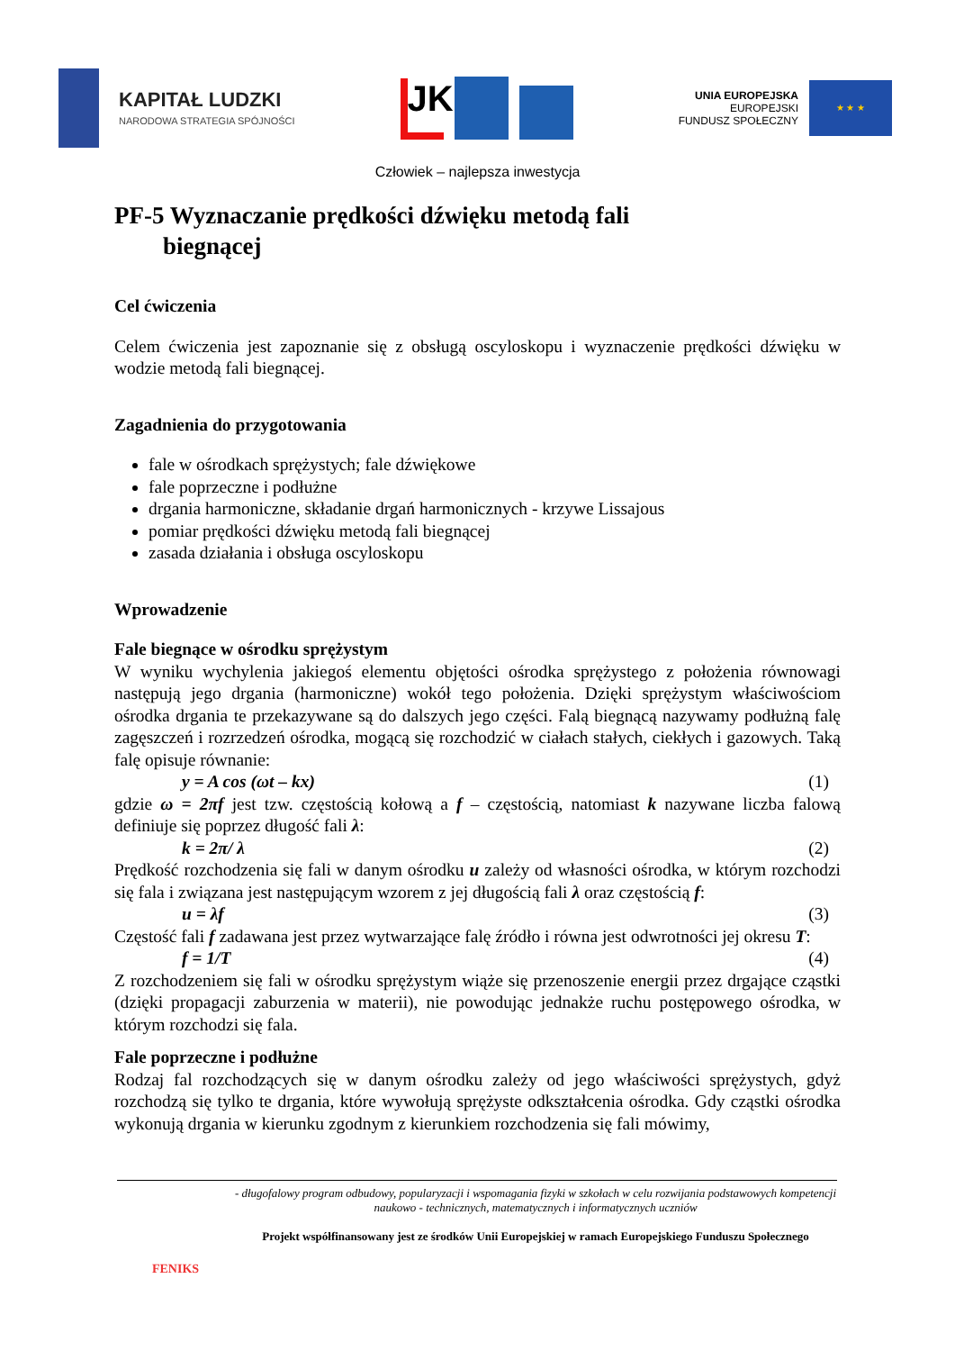KAPITAŁ LUDZKI
NARODOWA STRATEGIA SPÓJNOŚCI
JK
UNIA EUROPEJSKA
EUROPEJSKI
FUNDUSZ SPOŁECZNY
★ ★ ★
Człowiek – najlepsza inwestycja
PF-5 Wyznaczanie prędkości dźwięku metodą fali
biegnącej
Cel ćwiczenia
Celem ćwiczenia jest zapoznanie się z obsługą oscyloskopu i wyznaczenie prędkości dźwięku w wodzie metodą fali biegnącej.
Zagadnienia do przygotowania
fale w ośrodkach sprężystych; fale dźwiękowe
fale poprzeczne i podłużne
drgania harmoniczne, składanie drgań harmonicznych - krzywe Lissajous
pomiar prędkości dźwięku metodą fali biegnącej
zasada działania i obsługa oscyloskopu
Wprowadzenie
Fale biegnące w ośrodku sprężystym
W wyniku wychylenia jakiegoś elementu objętości ośrodka sprężystego z położenia równowagi następują jego drgania (harmoniczne) wokół tego położenia. Dzięki sprężystym właściwościom ośrodka drgania te przekazywane są do dalszych jego części. Falą biegnącą nazywamy podłużną falę zagęszczeń i rozrzedzeń ośrodka, mogącą się rozchodzić w ciałach stałych, ciekłych i gazowych. Taką falę opisuje równanie:
y = A cos (ωt – kx) (1)
gdzie ω = 2πf jest tzw. częstością kołową a f – częstością, natomiast k nazywane liczba falową definiuje się poprzez długość fali λ:
k = 2π/ λ (2)
Prędkość rozchodzenia się fali w danym ośrodku u zależy od własności ośrodka, w którym rozchodzi się fala i związana jest następującym wzorem z jej długością fali λ oraz częstością f:
u = λf (3)
Częstość fali f zadawana jest przez wytwarzające falę źródło i równa jest odwrotności jej okresu T:
f = 1/T (4)
Z rozchodzeniem się fali w ośrodku sprężystym wiąże się przenoszenie energii przez drgające cząstki (dzięki propagacji zaburzenia w materii), nie powodując jednakże ruchu postępowego ośrodka, w którym rozchodzi się fala.
Fale poprzeczne i podłużne
Rodzaj fal rozchodzących się w danym ośrodku zależy od jego właściwości sprężystych, gdyż rozchodzą się tylko te drgania, które wywołują sprężyste odkształcenia ośrodka. Gdy cząstki ośrodka wykonują drgania w kierunku zgodnym z kierunkiem rozchodzenia się fali mówimy,
FENIKS
- długofalowy program odbudowy, popularyzacji i wspomagania fizyki w szkołach w celu rozwijania podstawowych kompetencji naukowo - technicznych, matematycznych i informatycznych uczniów
Projekt współfinansowany jest ze środków Unii Europejskiej w ramach Europejskiego Funduszu Społecznego